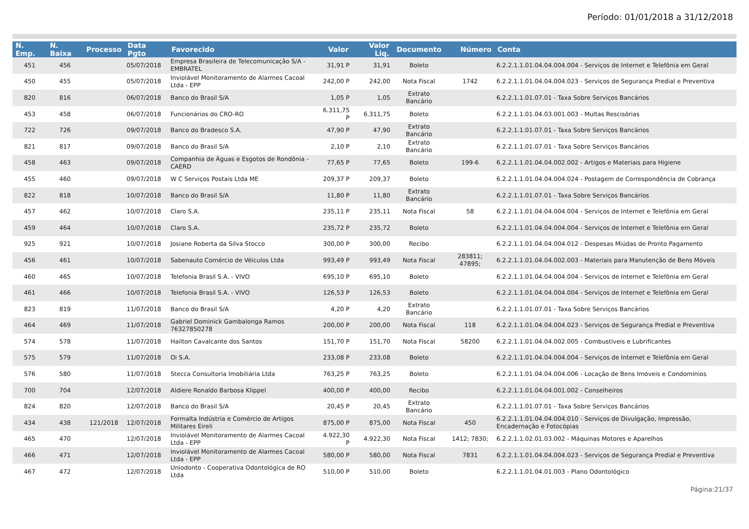Período: 01/01/2018 a 31/12/2018
| N. Emp. | N. Baixa | Processo | Data Pgto | Favorecido | Valor | Valor Liq. | Documento | Número | Conta |
| --- | --- | --- | --- | --- | --- | --- | --- | --- | --- |
| 451 | 456 | | 05/07/2018 | Empresa Brasileira de Telecomunicação S/A - EMBRATEL | 31,91 P | 31,91 | Boleto | | 6.2.2.1.1.01.04.04.004.004 - Serviços de Internet e Telefônia em Geral |
| 450 | 455 | | 05/07/2018 | Inviolável Monitoramento de Alarmes Cacoal Ltda - EPP | 242,00 P | 242,00 | Nota Fiscal | 1742 | 6.2.2.1.1.01.04.04.004.023 - Serviços de Segurança Predial e Preventiva |
| 820 | 816 | | 06/07/2018 | Banco do Brasil S/A | 1,05 P | 1,05 | Extrato Bancário | | 6.2.2.1.1.01.07.01 - Taxa Sobre Serviços Bancários |
| 453 | 458 | | 06/07/2018 | Funcionários do CRO-RO | 6.311,75 P | 6.311,75 | Boleto | | 6.2.2.1.1.01.04.03.001.003 - Multas Rescisórias |
| 722 | 726 | | 09/07/2018 | Banco do Bradesco S.A. | 47,90 P | 47,90 | Extrato Bancário | | 6.2.2.1.1.01.07.01 - Taxa Sobre Serviços Bancários |
| 821 | 817 | | 09/07/2018 | Banco do Brasil S/A | 2,10 P | 2,10 | Extrato Bancário | | 6.2.2.1.1.01.07.01 - Taxa Sobre Serviços Bancários |
| 458 | 463 | | 09/07/2018 | Companhia de Águas e Esgotos de Rondônia - CAERD | 77,65 P | 77,65 | Boleto | 199-6 | 6.2.2.1.1.01.04.04.002.002 - Artigos e Materiais para Higiene |
| 455 | 460 | | 09/07/2018 | W C Serviços Postais Ltda ME | 209,37 P | 209,37 | Boleto | | 6.2.2.1.1.01.04.04.004.024 - Postagem de Correspondência de Cobrança |
| 822 | 818 | | 10/07/2018 | Banco do Brasil S/A | 11,80 P | 11,80 | Extrato Bancário | | 6.2.2.1.1.01.07.01 - Taxa Sobre Serviços Bancários |
| 457 | 462 | | 10/07/2018 | Claro S.A. | 235,11 P | 235,11 | Nota Fiscal | 58 | 6.2.2.1.1.01.04.04.004.004 - Serviços de Internet e Telefônia em Geral |
| 459 | 464 | | 10/07/2018 | Claro S.A. | 235,72 P | 235,72 | Boleto | | 6.2.2.1.1.01.04.04.004.004 - Serviços de Internet e Telefônia em Geral |
| 925 | 921 | | 10/07/2018 | Josiane Roberta da Silva Stocco | 300,00 P | 300,00 | Recibo | | 6.2.2.1.1.01.04.04.004.012 - Despesas Miúdas de Pronto Pagamento |
| 456 | 461 | | 10/07/2018 | Sabenauto Comércio de Véiculos Ltda | 993,49 P | 993,49 | Nota Fiscal | 283811; 47895; | 6.2.2.1.1.01.04.04.002.003 - Materiais para Manutenção de Bens Móveis |
| 460 | 465 | | 10/07/2018 | Telefonia Brasil S.A. - VIVO | 695,10 P | 695,10 | Boleto | | 6.2.2.1.1.01.04.04.004.004 - Serviços de Internet e Telefônia em Geral |
| 461 | 466 | | 10/07/2018 | Telefonia Brasil S.A. - VIVO | 126,53 P | 126,53 | Boleto | | 6.2.2.1.1.01.04.04.004.004 - Serviços de Internet e Telefônia em Geral |
| 823 | 819 | | 11/07/2018 | Banco do Brasil S/A | 4,20 P | 4,20 | Extrato Bancário | | 6.2.2.1.1.01.07.01 - Taxa Sobre Serviços Bancários |
| 464 | 469 | | 11/07/2018 | Gabriel Dominick Gambalonga Ramos 76327850278 | 200,00 P | 200,00 | Nota Fiscal | 118 | 6.2.2.1.1.01.04.04.004.023 - Serviços de Segurança Predial e Preventiva |
| 574 | 578 | | 11/07/2018 | Hailton Cavalcante dos Santos | 151,70 P | 151,70 | Nota Fiscal | 58200 | 6.2.2.1.1.01.04.04.002.005 - Combustíveis e Lubrificantes |
| 575 | 579 | | 11/07/2018 | Oi S.A. | 233,08 P | 233,08 | Boleto | | 6.2.2.1.1.01.04.04.004.004 - Serviços de Internet e Telefônia em Geral |
| 576 | 580 | | 11/07/2018 | Stecca Consultoria Imobiliária Ltda | 763,25 P | 763,25 | Boleto | | 6.2.2.1.1.01.04.04.004.006 - Locação de Bens Imóveis e Condomínios |
| 700 | 704 | | 12/07/2018 | Aldiere Ronaldo Barbosa Klippel | 400,00 P | 400,00 | Recibo | | 6.2.2.1.1.01.04.04.001.002 - Conselheiros |
| 824 | 820 | | 12/07/2018 | Banco do Brasil S/A | 20,45 P | 20,45 | Extrato Bancário | | 6.2.2.1.1.01.07.01 - Taxa Sobre Serviços Bancários |
| 434 | 438 | 121/2018 | 12/07/2018 | Formalta Indústria e Comércio de Artigos Militares Eireli | 875,00 P | 875,00 | Nota Fiscal | 450 | 6.2.2.1.1.01.04.04.004.010 - Serviços de Divulgação, Impressão, Encadernação e Fotocópias |
| 465 | 470 | | 12/07/2018 | Inviolável Monitoramento de Alarmes Cacoal Ltda - EPP | 4.922,30 P | 4.922,30 | Nota Fiscal | 1412; 7830; | 6.2.2.1.1.02.01.03.002 - Máquinas Motores e Aparelhos |
| 466 | 471 | | 12/07/2018 | Inviolável Monitoramento de Alarmes Cacoal Ltda - EPP | 580,00 P | 580,00 | Nota Fiscal | 7831 | 6.2.2.1.1.01.04.04.004.023 - Serviços de Segurança Predial e Preventiva |
| 467 | 472 | | 12/07/2018 | Uniodonto - Cooperativa Odontológica de RO Ltda | 510,00 P | 510,00 | Boleto | | 6.2.2.1.1.01.04.01.003 - Plano Odontológico |
Página:21/37